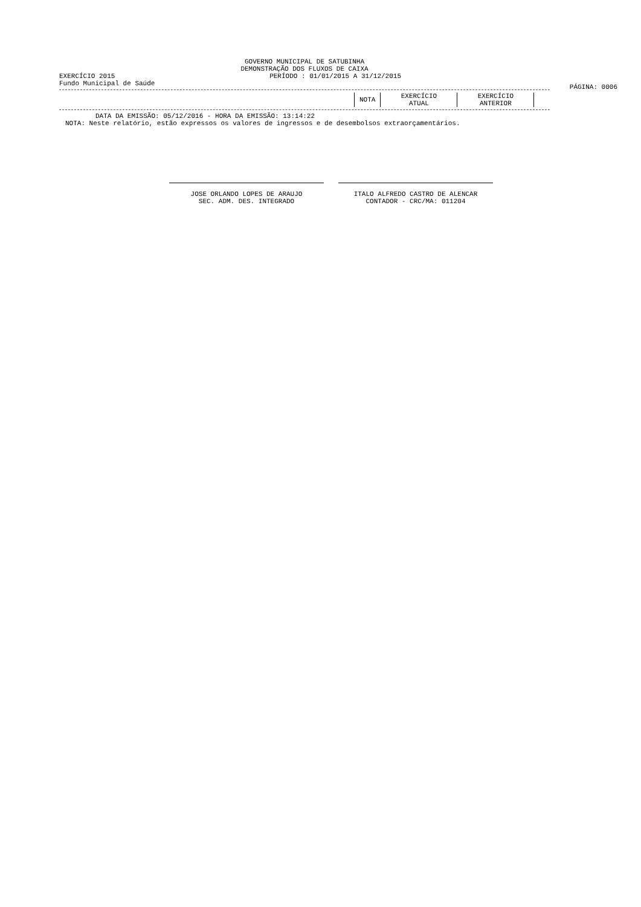GOVERNO MUNICIPAL DE SATUBINHA
DEMONSTRAÇÃO DOS FLUXOS DE CAIXA
EXERCÍCIO 2015 PERÍODO : 01/01/2015 A 31/12/2015
PÁGINA: 0006
Fundo Municipal de Saúde
| NOTA | EXERCÍCIO ATUAL | EXERCÍCIO ANTERIOR |
DATA DA EMISSÃO: 05/12/2016 - HORA DA EMISSÃO: 13:14:22
NOTA: Neste relatório, estão expressos os valores de ingressos e de desembolsos extraorçamentários.
JOSE ORLANDO LOPES DE ARAUJO
SEC. ADM. DES. INTEGRADO
ITALO ALFREDO CASTRO DE ALENCAR
CONTADOR - CRC/MA: 011204